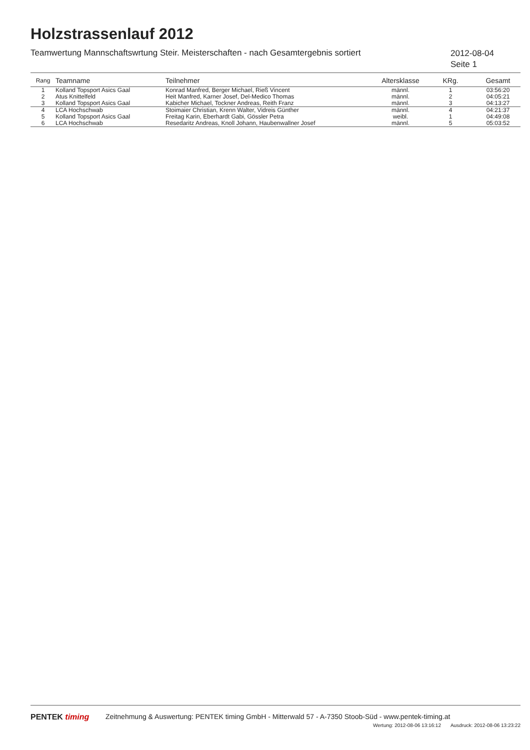Holzstrassenlauf 2012
Teamwertung Mannschaftswrtung Steir. Meisterschaften - nach Gesamtergebnis sortiert
2012-08-04
Seite 1
| Rang | Teamname | Teilnehmer | Altersklasse | KRg. | Gesamt |
| --- | --- | --- | --- | --- | --- |
| 1 | Kolland Topsport Asics Gaal | Konrad Manfred, Berger Michael, Rieß Vincent | männl. | 1 | 03:56:20 |
| 2 | Atus Knittelfeld | Heit Manfred, Karner Josef, Del-Medico Thomas | männl. | 2 | 04:05:21 |
| 3 | Kolland Topsport Asics Gaal | Kabicher Michael, Tockner Andreas, Reith Franz | männl. | 3 | 04:13:27 |
| 4 | LCA Hochschwab | Stoimaier Christian, Krenn Walter, Vidreis Günther | männl. | 4 | 04:21:37 |
| 5 | Kolland Topsport Asics Gaal | Freitag Karin, Eberhardt Gabi, Gössler Petra | weibl. | 1 | 04:49:08 |
| 6 | LCA Hochschwab | Resedaritz Andreas, Knoll Johann, Haubenwallner Josef | männl. | 5 | 05:03:52 |
PENTEK timing Zeitnehmung & Auswertung: PENTEK timing GmbH - Mitterwald 57 - A-7350 Stoob-Süd - www.pentek-timing.at
Wertung: 2012-08-06 13:16:12 Ausdruck: 2012-08-06 13:23:22